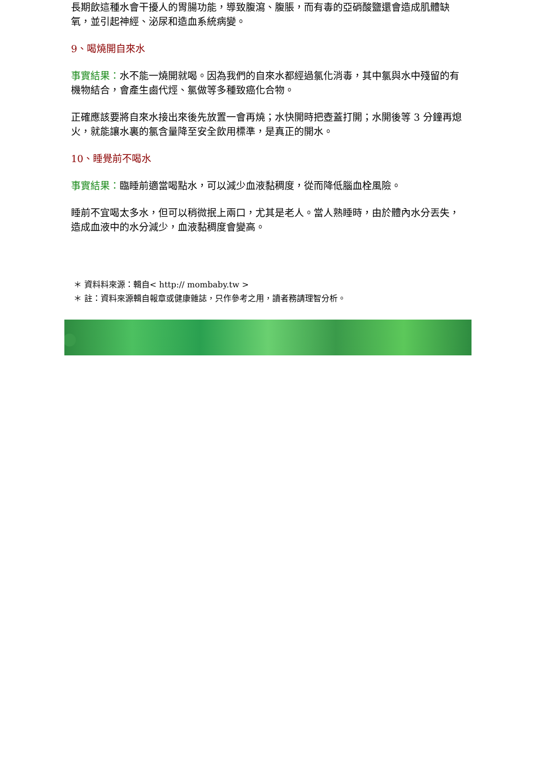長期飲這種水會干擾人的胃腸功能，導致腹瀉、腹脹，而有毒的亞硝酸鹽還會造成肌體缺氧，並引起神經、泌尿和造血系統病變。
9、喝燒開自來水
事實結果：水不能一燒開就喝。因為我們的自來水都經過氯化消毒，其中氯與水中殘留的有機物結合，會產生鹵代烴、氯做等多種致癌化合物。
正確應該要將自來水接出來後先放置一會再燒；水快開時把壺蓋打開；水開後等 3 分鐘再熄火，就能讓水裏的氯含量降至安全飲用標準，是真正的開水。
10、睡覺前不喝水
事實結果：臨睡前適當喝點水，可以減少血液黏稠度，從而降低腦血栓風險。
睡前不宜喝太多水，但可以稍微抿上兩口，尤其是老人。當人熟睡時，由於體內水分丟失，造成血液中的水分減少，血液黏稠度會變高。
＊ 資料料來源：輯自< http:// mombaby.tw >
＊ 註：資料來源輯自報章或健康雜誌，只作參考之用，讀者務請理智分析。